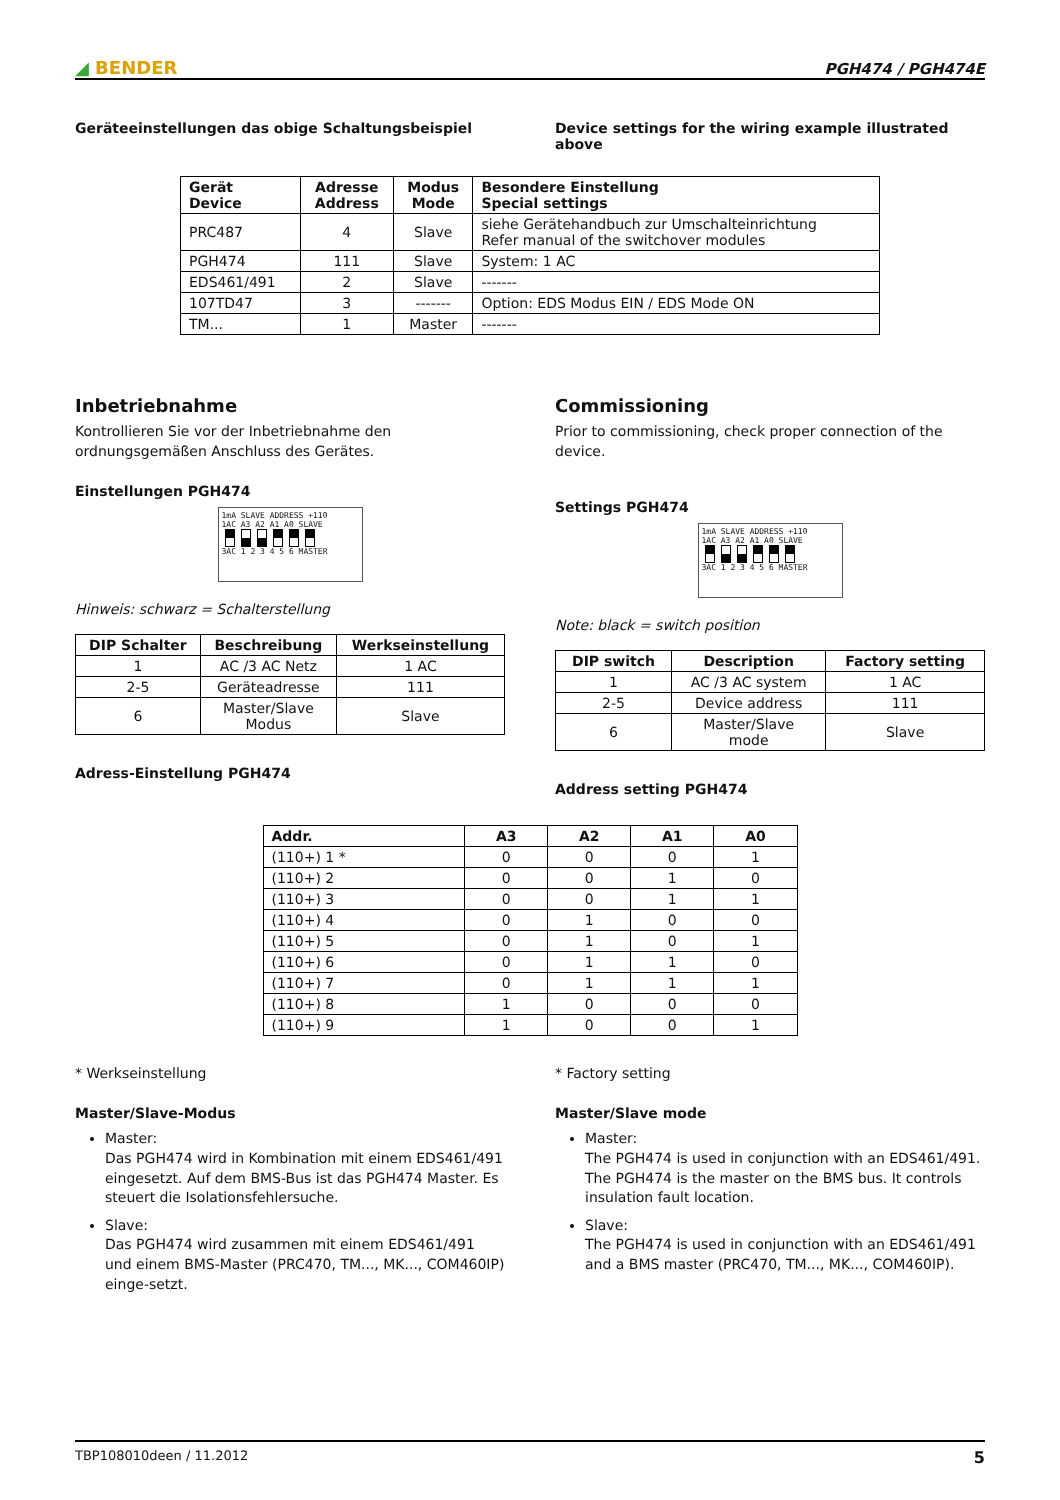◢ BENDER
PGH474 / PGH474E
Geräteeinstellungen das obige Schaltungsbeispiel
Device settings for the wiring example illustrated above
| Gerät Device | Adresse Address | Modus Mode | Besondere Einstellung Special settings |
| --- | --- | --- | --- |
| PRC487 | 4 | Slave | siehe Gerätehandbuch zur Umschalteinrichtung Refer manual of the switchover modules |
| PGH474 | 111 | Slave | System: 1 AC |
| EDS461/491 | 2 | Slave | ------- |
| 107TD47 | 3 | ------- | Option: EDS Modus EIN / EDS Mode ON |
| TM... | 1 | Master | ------- |
Inbetriebnahme
Kontrollieren Sie vor der Inbetriebnahme den ordnungsgemäßen Anschluss des Gerätes.
Einstellungen PGH474
1mA SLAVE ADDRESS +110
1AC A3 A2 A1 A0 SLAVE
3AC 1 2 3 4 5 6 MASTER
Hinweis: schwarz = Schalterstellung
| DIP Schalter | Beschreibung | Werkseinstellung |
| --- | --- | --- |
| 1 | AC /3 AC Netz | 1 AC |
| 2-5 | Geräteadresse | 111 |
| 6 | Master/Slave Modus | Slave |
Adress-Einstellung PGH474
Commissioning
Prior to commissioning, check proper connection of the device.
Settings PGH474
1mA SLAVE ADDRESS +110
1AC A3 A2 A1 A0 SLAVE
3AC 1 2 3 4 5 6 MASTER
Note: black = switch position
| DIP switch | Description | Factory setting |
| --- | --- | --- |
| 1 | AC /3 AC system | 1 AC |
| 2-5 | Device address | 111 |
| 6 | Master/Slave mode | Slave |
Address setting PGH474
| Addr. | A3 | A2 | A1 | A0 |
| --- | --- | --- | --- | --- |
| (110+) 1 * | 0 | 0 | 0 | 1 |
| (110+) 2 | 0 | 0 | 1 | 0 |
| (110+) 3 | 0 | 0 | 1 | 1 |
| (110+) 4 | 0 | 1 | 0 | 0 |
| (110+) 5 | 0 | 1 | 0 | 1 |
| (110+) 6 | 0 | 1 | 1 | 0 |
| (110+) 7 | 0 | 1 | 1 | 1 |
| (110+) 8 | 1 | 0 | 0 | 0 |
| (110+) 9 | 1 | 0 | 0 | 1 |
* Werkseinstellung
Master/Slave-Modus
Master:
Das PGH474 wird in Kombination mit einem EDS461/491 eingesetzt. Auf dem BMS-Bus ist das PGH474 Master. Es steuert die Isolationsfehlersuche.
Slave:
Das PGH474 wird zusammen mit einem EDS461/491 und einem BMS-Master (PRC470, TM..., MK..., COM460IP) einge-setzt.
* Factory setting
Master/Slave mode
Master:
The PGH474 is used in conjunction with an EDS461/491. The PGH474 is the master on the BMS bus. It controls insulation fault location.
Slave:
The PGH474 is used in conjunction with an EDS461/491 and a BMS master (PRC470, TM..., MK..., COM460IP).
TBP108010deen / 11.2012 5